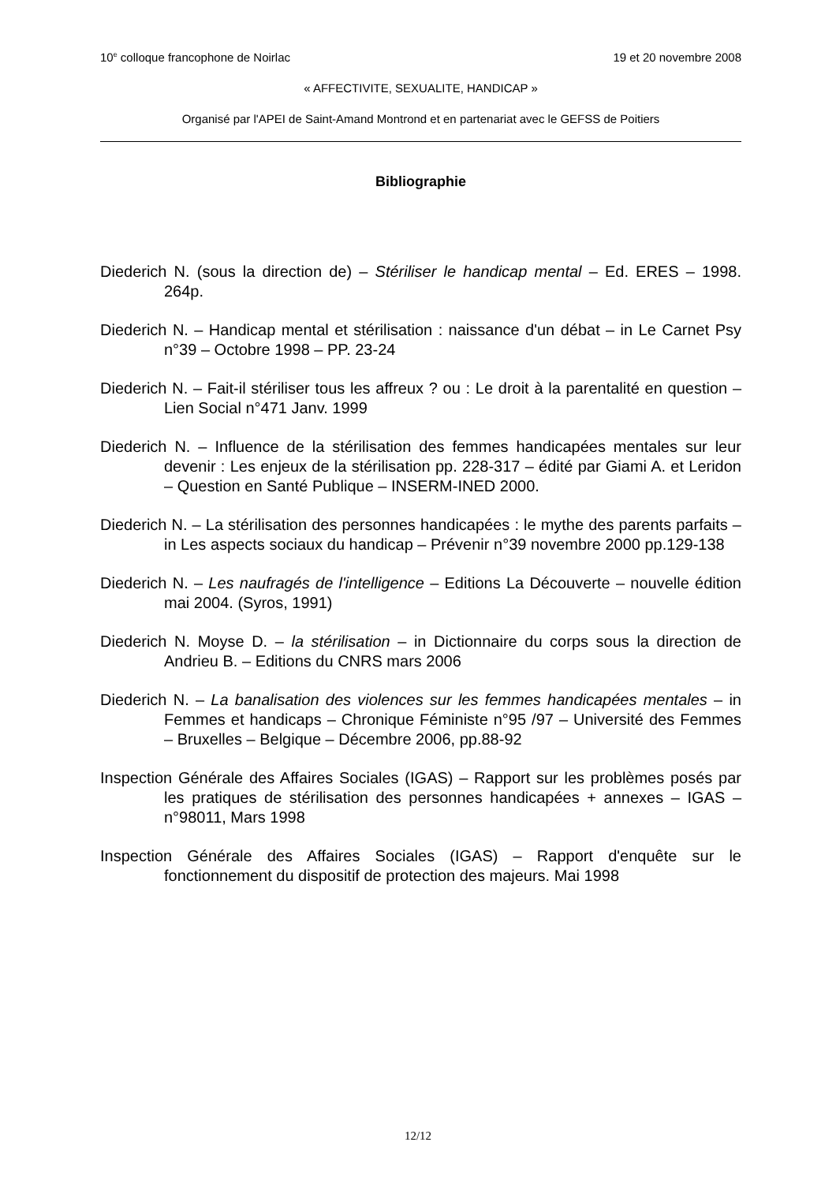10<sup>e</sup> colloque francophone de Noirlac 19 et 20 novembre 2008
« AFFECTIVITE, SEXUALITE, HANDICAP »
Organisé par l'APEI de Saint-Amand Montrond et en partenariat avec le GEFSS de Poitiers
Bibliographie
Diederich N. (sous la direction de) – Stériliser le handicap mental – Ed. ERES – 1998. 264p.
Diederich N. – Handicap mental et stérilisation : naissance d'un débat – in Le Carnet Psy n°39 – Octobre 1998 – PP. 23-24
Diederich N. – Fait-il stériliser tous les affreux ? ou : Le droit à la parentalité en question – Lien Social n°471 Janv. 1999
Diederich N. – Influence de la stérilisation des femmes handicapées mentales sur leur devenir : Les enjeux de la stérilisation pp. 228-317 – édité par Giami A. et Leridon – Question en Santé Publique – INSERM-INED 2000.
Diederich N. – La stérilisation des personnes handicapées : le mythe des parents parfaits – in Les aspects sociaux du handicap – Prévenir n°39 novembre 2000 pp.129-138
Diederich N. – Les naufragés de l'intelligence – Editions La Découverte – nouvelle édition mai 2004. (Syros, 1991)
Diederich N. Moyse D. – la stérilisation – in Dictionnaire du corps sous la direction de Andrieu B. – Editions du CNRS mars 2006
Diederich N. – La banalisation des violences sur les femmes handicapées mentales – in Femmes et handicaps – Chronique Féministe n°95 /97 – Université des Femmes – Bruxelles – Belgique – Décembre 2006, pp.88-92
Inspection Générale des Affaires Sociales (IGAS) – Rapport sur les problèmes posés par les pratiques de stérilisation des personnes handicapées + annexes – IGAS – n°98011, Mars 1998
Inspection Générale des Affaires Sociales (IGAS) – Rapport d'enquête sur le fonctionnement du dispositif de protection des majeurs. Mai 1998
12/12